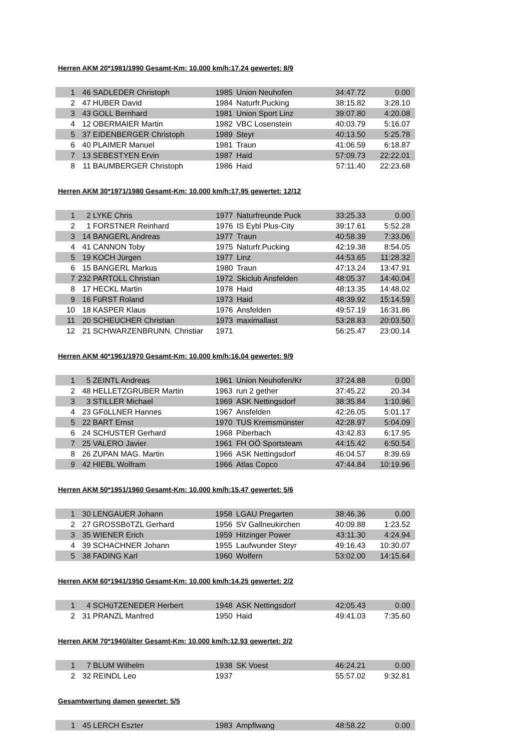Herren AKM 20*1981/1990 Gesamt-Km: 10.000 km/h:17.24 gewertet: 8/9
| 1 | 46 | SADLEDER Christoph | 1985 | Union Neuhofen | 34:47.72 | 0.00 |
| 2 | 47 | HUBER David | 1984 | Naturfr.Pucking | 38:15.82 | 3:28.10 |
| 3 | 43 | GOLL Bernhard | 1981 | Union Sport Linz | 39:07.80 | 4:20.08 |
| 4 | 12 | OBERMAIER Martin | 1982 | VBC Losenstein | 40:03.79 | 5:16.07 |
| 5 | 37 | EIDENBERGER Christoph | 1989 | Steyr | 40:13.50 | 5:25.78 |
| 6 | 40 | PLAIMER Manuel | 1981 | Traun | 41:06.59 | 6:18.87 |
| 7 | 13 | SEBESTYEN Ervin | 1987 | Haid | 57:09.73 | 22:22.01 |
| 8 | 11 | BAUMBERGER Christoph | 1986 | Haid | 57:11.40 | 22:23.68 |
Herren AKM 30*1971/1980 Gesamt-Km: 10.000 km/h:17.95 gewertet: 12/12
| 1 | 2 | LYKE Chris | 1977 | Naturfreunde Puck | 33:25.33 | 0.00 |
| 2 | 1 | FORSTNER Reinhard | 1976 | IS Eybl Plus-City | 39:17.61 | 5:52.28 |
| 3 | 14 | BANGERL Andreas | 1977 | Traun | 40:58.39 | 7:33.06 |
| 4 | 41 | CANNON Toby | 1975 | Naturfr.Pucking | 42:19.38 | 8:54.05 |
| 5 | 19 | KOCH Jürgen | 1977 | Linz | 44:53.65 | 11:28.32 |
| 6 | 15 | BANGERL Markus | 1980 | Traun | 47:13.24 | 13:47.91 |
| 7 | 232 | PARTOLL Christian | 1972 | Skiclub Ansfelden | 48:05.37 | 14:40.04 |
| 8 | 17 | HECKL Martin | 1978 | Haid | 48:13.35 | 14:48.02 |
| 9 | 16 | FüRST Roland | 1973 | Haid | 48:39.92 | 15:14.59 |
| 10 | 18 | KASPER Klaus | 1976 | Ansfelden | 49:57.19 | 16:31.86 |
| 11 | 20 | SCHEUCHER Christian | 1973 | maximallast | 53:28.83 | 20:03.50 |
| 12 | 21 | SCHWARZENBRUNN. Christiar | 1971 | | 56:25.47 | 23:00.14 |
Herren AKM 40*1961/1970 Gesamt-Km: 10.000 km/h:16.04 gewertet: 9/9
| 1 | 5 | ZEINTL Andreas | 1961 | Union Neuhofen/Kr | 37:24.88 | 0.00 |
| 2 | 48 | HELLETZGRUBER Martin | 1963 | run 2 gether | 37:45.22 | 20.34 |
| 3 | 3 | STILLER Michael | 1969 | ASK Nettingsdorf | 38:35.84 | 1:10.96 |
| 4 | 23 | GFöLLNER Hannes | 1967 | Ansfelden | 42:26.05 | 5:01.17 |
| 5 | 22 | BART Ernst | 1970 | TUS Kremsmünster | 42:28.97 | 5:04.09 |
| 6 | 24 | SCHUSTER Gerhard | 1968 | Piberbach | 43:42.83 | 6:17.95 |
| 7 | 25 | VALERO Javier | 1961 | FH OÖ Sportsteam | 44:15.42 | 6:50.54 |
| 8 | 26 | ZUPAN MAG. Martin | 1966 | ASK Nettingsdorf | 46:04.57 | 8:39.69 |
| 9 | 42 | HIEBL Wolfram | 1966 | Atlas Copco | 47:44.84 | 10:19.96 |
Herren AKM 50*1951/1960 Gesamt-Km: 10.000 km/h:15.47 gewertet: 5/6
| 1 | 30 | LENGAUER Johann | 1958 | LGAU Pregarten | 38:46.36 | 0.00 |
| 2 | 27 | GROSSBöTZL Gerhard | 1956 | SV Gallneukirchen | 40:09.88 | 1:23.52 |
| 3 | 35 | WIENER Erich | 1959 | Hitzinger Power | 43:11.30 | 4:24.94 |
| 4 | 39 | SCHACHNER Johann | 1955 | Laufwunder Steyr | 49:16.43 | 10:30.07 |
| 5 | 38 | FADING Karl | 1960 | Wolfern | 53:02.00 | 14:15.64 |
Herren AKM 60*1941/1950 Gesamt-Km: 10.000 km/h:14.25 gewertet: 2/2
| 1 | 4 | SCHüTZENEDER Herbert | 1948 | ASK Nettingsdorf | 42:05.43 | 0.00 |
| 2 | 31 | PRANZL Manfred | 1950 | Haid | 49:41.03 | 7:35.60 |
Herren AKM 70*1940/älter Gesamt-Km: 10.000 km/h:12.93 gewertet: 2/2
| 1 | 7 | BLUM Wilhelm | 1938 | SK Voest | 46:24.21 | 0.00 |
| 2 | 32 | REINDL Leo | 1937 | | 55:57.02 | 9:32.81 |
Gesamtwertung damen gewertet: 5/5
| 1 | 45 | LERCH Eszter | 1983 | Ampflwang | 48:58.22 | 0.00 |